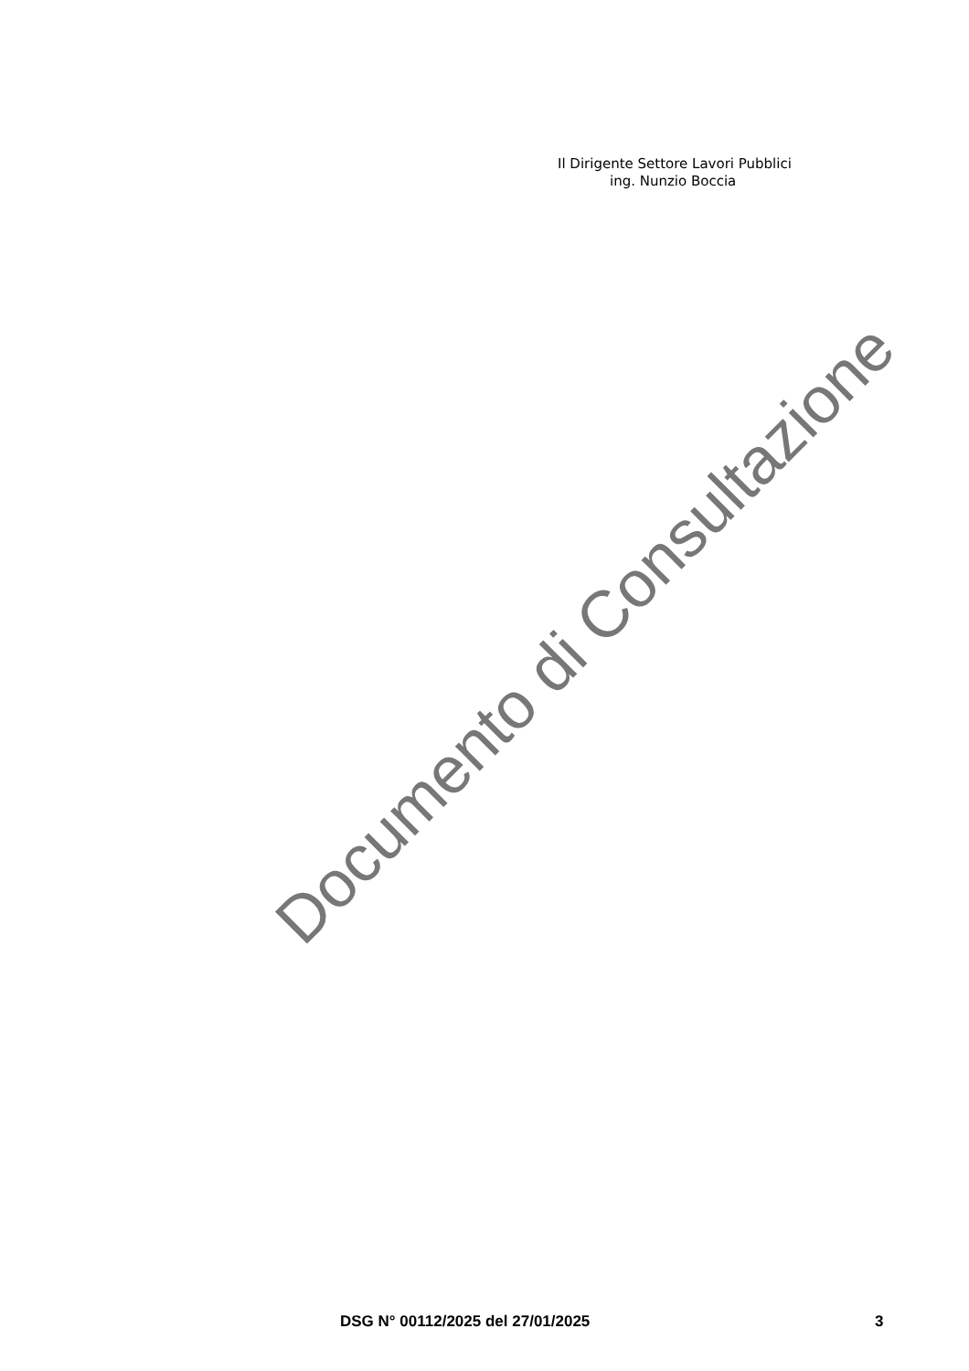Il Dirigente Settore Lavori Pubblici
ing. Nunzio Boccia
Documento di Consultazione
DSG N° 00112/2025 del 27/01/2025 3